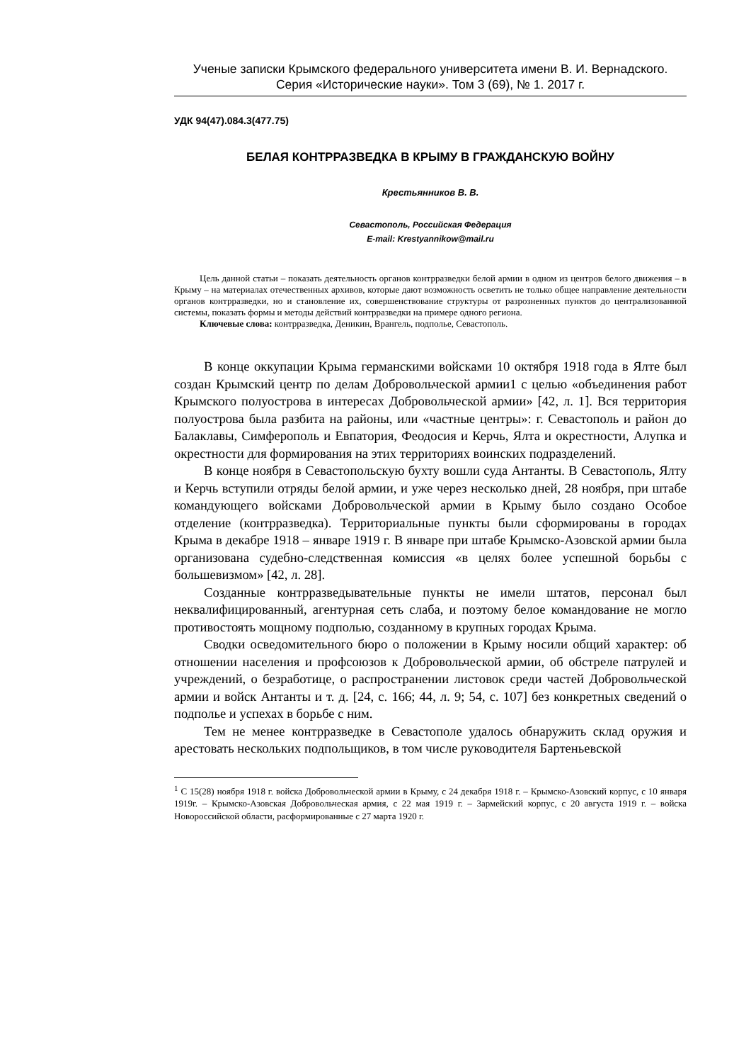Ученые записки Крымского федерального университета имени В. И. Вернадского.
Серия «Исторические науки». Том 3 (69), № 1. 2017 г.
УДК 94(47).084.3(477.75)
БЕЛАЯ КОНТРРАЗВЕДКА В КРЫМУ В ГРАЖДАНСКУЮ ВОЙНУ
Крестьянников В. В.
Севастополь, Российская Федерация
E-mail: Krestyannikow@mail.ru
Цель данной статьи – показать деятельность органов контрразведки белой армии в одном из центров белого движения – в Крыму – на материалах отечественных архивов, которые дают возможность осветить не только общее направление деятельности органов контрразведки, но и становление их, совершенствование структуры от разрозненных пунктов до централизованной системы, показать формы и методы действий контрразведки на примере одного региона.
Ключевые слова: контрразведка, Деникин, Врангель, подполье, Севастополь.
В конце оккупации Крыма германскими войсками 10 октября 1918 года в Ялте был создан Крымский центр по делам Добровольческой армии1 с целью «объединения работ Крымского полуострова в интересах Добровольческой армии» [42, л. 1]. Вся территория полуострова была разбита на районы, или «частные центры»: г. Севастополь и район до Балаклавы, Симферополь и Евпатория, Феодосия и Керчь, Ялта и окрестности, Алупка и окрестности для формирования на этих территориях воинских подразделений.
В конце ноября в Севастопольскую бухту вошли суда Антанты. В Севастополь, Ялту и Керчь вступили отряды белой армии, и уже через несколько дней, 28 ноября, при штабе командующего войсками Добровольческой армии в Крыму было создано Особое отделение (контрразведка). Территориальные пункты были сформированы в городах Крыма в декабре 1918 – январе 1919 г. В январе при штабе Крымско-Азовской армии была организована судебно-следственная комиссия «в целях более успешной борьбы с большевизмом» [42, л. 28].
Созданные контрразведывательные пункты не имели штатов, персонал был неквалифицированный, агентурная сеть слаба, и поэтому белое командование не могло противостоять мощному подполью, созданному в крупных городах Крыма.
Сводки осведомительного бюро о положении в Крыму носили общий характер: об отношении населения и профсоюзов к Добровольческой армии, об обстреле патрулей и учреждений, о безработице, о распространении листовок среди частей Добровольческой армии и войск Антанты и т. д. [24, с. 166; 44, л. 9; 54, с. 107] без конкретных сведений о подполье и успехах в борьбе с ним.
Тем не менее контрразведке в Севастополе удалось обнаружить склад оружия и арестовать нескольких подпольщиков, в том числе руководителя Бартеньевской
<sup>1</sup> С 15(28) ноября 1918 г. войска Добровольческой армии в Крыму, с 24 декабря 1918 г. – Крымско-Азовский корпус, с 10 января 1919г. – Крымско-Азовская Добровольческая армия, с 22 мая 1919 г. – 3армейский корпус, с 20 августа 1919 г. – войска Новороссийской области, расформированные с 27 марта 1920 г.